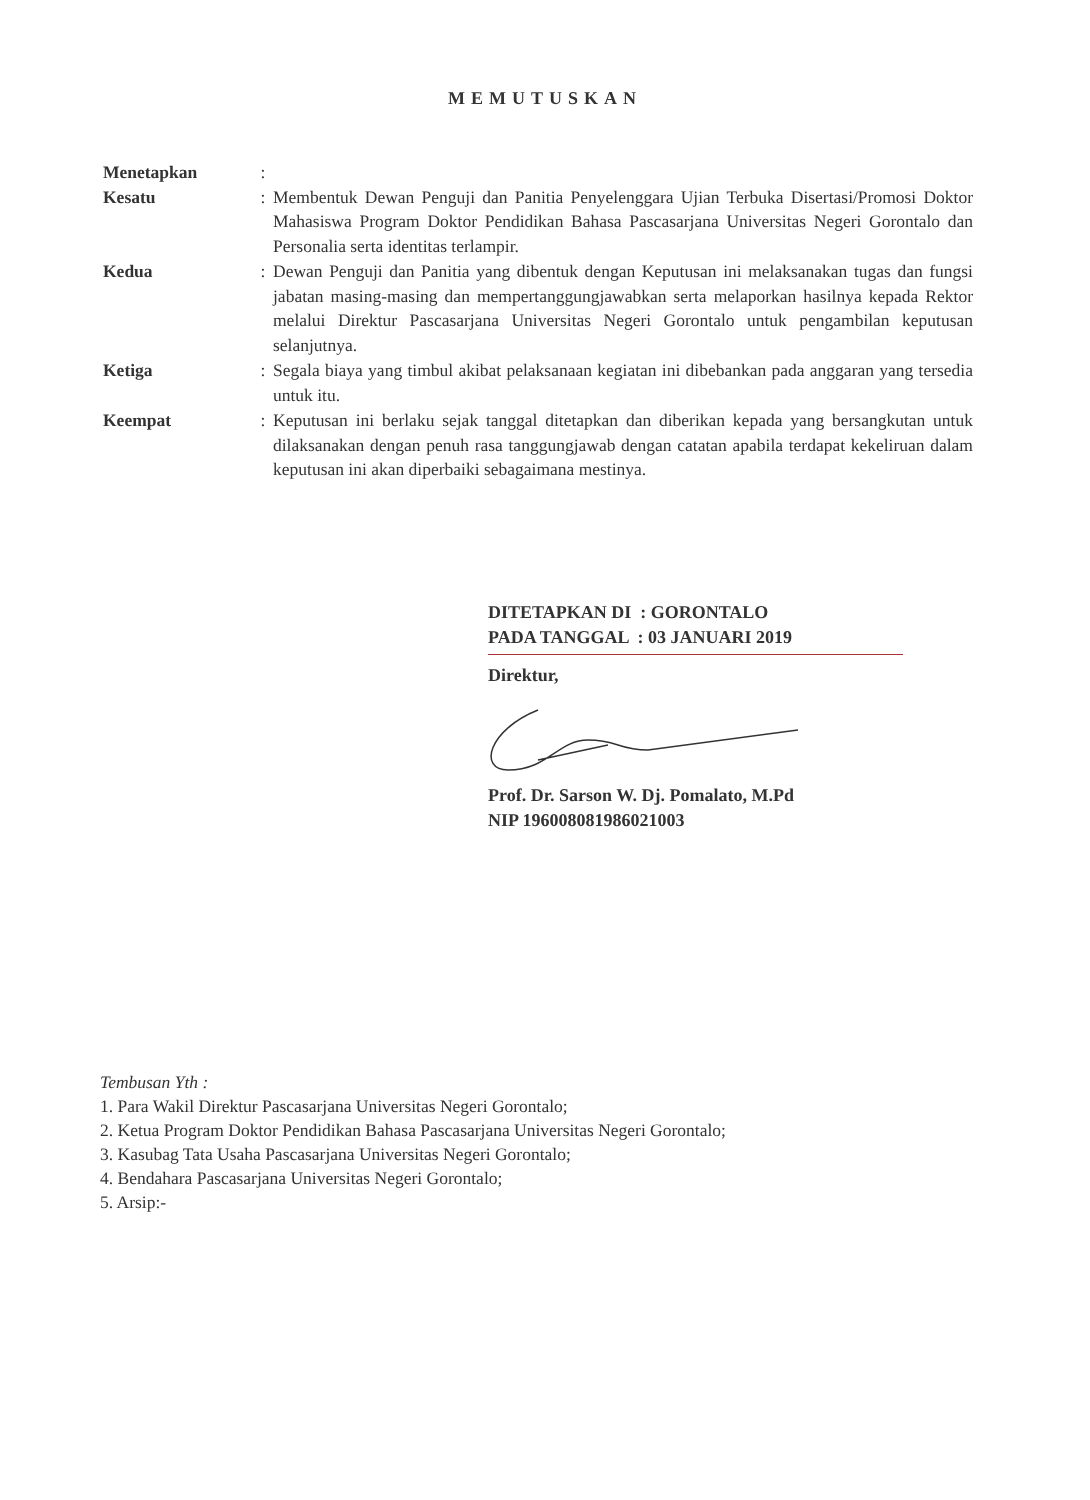MEMUTUSKAN
| Menetapkan | : | |
| Kesatu | : | Membentuk Dewan Penguji dan Panitia Penyelenggara Ujian Terbuka Disertasi/Promosi Doktor Mahasiswa Program Doktor Pendidikan Bahasa Pascasarjana Universitas Negeri Gorontalo dan Personalia serta identitas terlampir. |
| Kedua | : | Dewan Penguji dan Panitia yang dibentuk dengan Keputusan ini melaksanakan tugas dan fungsi jabatan masing-masing dan mempertanggungjawabkan serta melaporkan hasilnya kepada Rektor melalui Direktur Pascasarjana Universitas Negeri Gorontalo untuk pengambilan keputusan selanjutnya. |
| Ketiga | : | Segala biaya yang timbul akibat pelaksanaan kegiatan ini dibebankan pada anggaran yang tersedia untuk itu. |
| Keempat | : | Keputusan ini berlaku sejak tanggal ditetapkan dan diberikan kepada yang bersangkutan untuk dilaksanakan dengan penuh rasa tanggungjawab dengan catatan apabila terdapat kekeliruan dalam keputusan ini akan diperbaiki sebagaimana mestinya. |
DITETAPKAN DI : GORONTALO
PADA TANGGAL : 03 JANUARI 2019
Direktur,
Prof. Dr. Sarson W. Dj. Pomalato, M.Pd
NIP 196008081986021003
Tembusan Yth :
1. Para Wakil Direktur Pascasarjana Universitas Negeri Gorontalo;
2. Ketua Program Doktor Pendidikan Bahasa Pascasarjana Universitas Negeri Gorontalo;
3. Kasubag Tata Usaha Pascasarjana Universitas Negeri Gorontalo;
4. Bendahara Pascasarjana Universitas Negeri Gorontalo;
5. Arsip:-